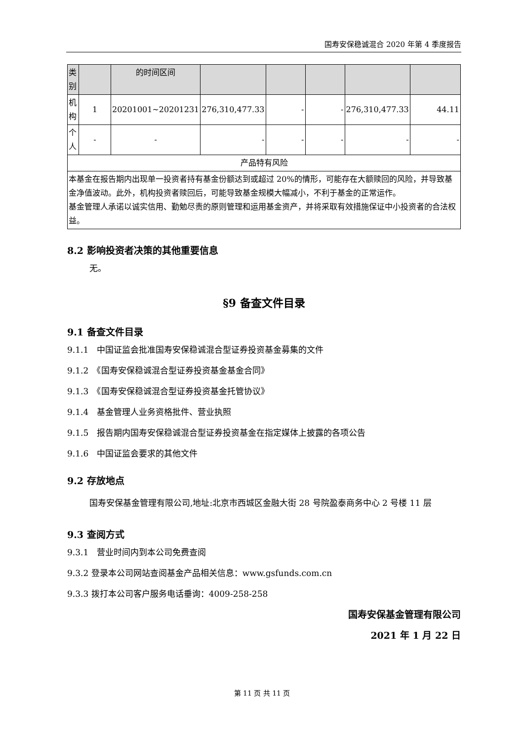国寿安保稳诚混合 2020 年第 4 季度报告
| 类别 | | 的时间区间 | | | | | |
| 机构 | 1 | 20201001~20201231 | 276,310,477.33 | - | - | 276,310,477.33 | 44.11 |
| 个人 | - | - | - | - | - | - | - |
| 产品特有风险 | | | | | | | |
| 本基金在报告期内出现单一投资者持有基金份额达到或超过 20%的情形，可能存在大额赎回的风险，并导致基金净值波动。此外，机构投资者赎回后，可能导致基金规模大幅减小，不利于基金的正常运作。 基金管理人承诺以诚实信用、勤勉尽责的原则管理和运用基金资产，并将采取有效措施保证中小投资者的合法权益。 | | | | | | | |
8.2 影响投资者决策的其他重要信息
无。
§9 备查文件目录
9.1 备查文件目录
9.1.1　中国证监会批准国寿安保稳诚混合型证券投资基金募集的文件
9.1.2　《国寿安保稳诚混合型证券投资基金基金合同》
9.1.3　《国寿安保稳诚混合型证券投资基金托管协议》
9.1.4　基金管理人业务资格批件、营业执照
9.1.5　报告期内国寿安保稳诚混合型证券投资基金在指定媒体上披露的各项公告
9.1.6　中国证监会要求的其他文件
9.2 存放地点
国寿安保基金管理有限公司,地址:北京市西城区金融大街 28 号院盈泰商务中心 2 号楼 11 层
9.3 查阅方式
9.3.1　营业时间内到本公司免费查阅
9.3.2 登录本公司网站查阅基金产品相关信息：www.gsfunds.com.cn
9.3.3 拨打本公司客户服务电话垂询：4009-258-258
国寿安保基金管理有限公司
2021 年 1 月 22 日
第 11 页 共 11 页